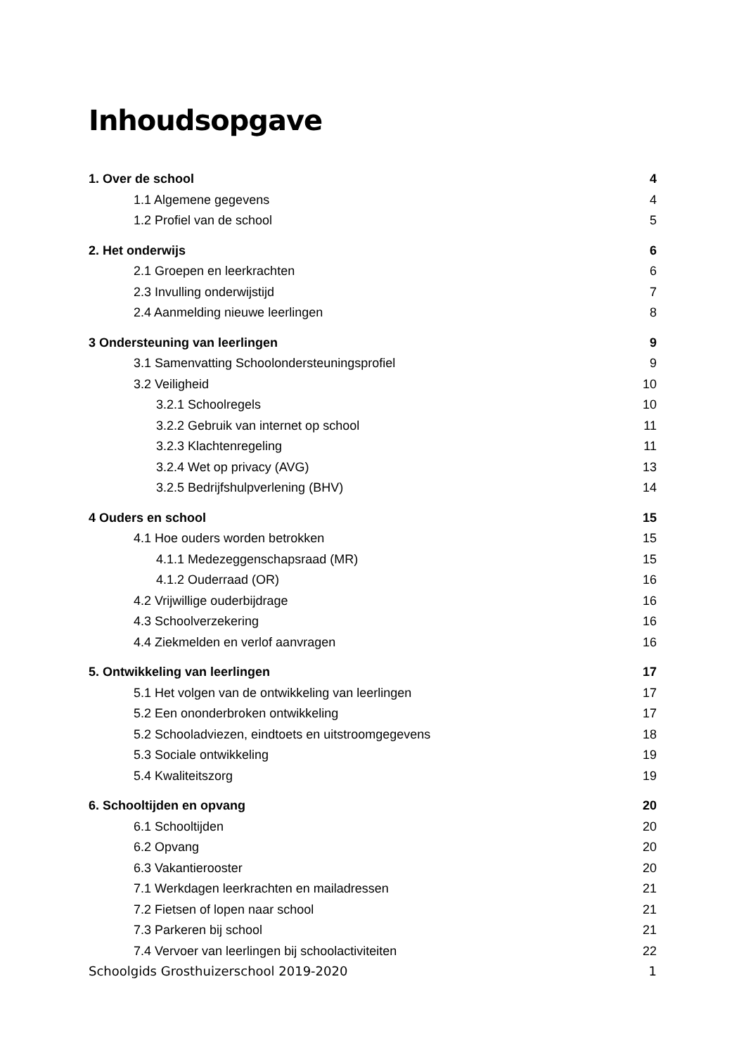Inhoudsopgave
1. Over de school 4
1.1 Algemene gegevens 4
1.2 Profiel van de school 5
2. Het onderwijs 6
2.1 Groepen en leerkrachten 6
2.3 Invulling onderwijstijd 7
2.4 Aanmelding nieuwe leerlingen 8
3 Ondersteuning van leerlingen 9
3.1 Samenvatting Schoolondersteuningsprofiel 9
3.2 Veiligheid 10
3.2.1 Schoolregels 10
3.2.2 Gebruik van internet op school 11
3.2.3 Klachtenregeling 11
3.2.4 Wet op privacy (AVG) 13
3.2.5 Bedrijfshulpverlening (BHV) 14
4 Ouders en school 15
4.1 Hoe ouders worden betrokken 15
4.1.1 Medezeggenschapsraad (MR) 15
4.1.2 Ouderraad (OR) 16
4.2 Vrijwillige ouderbijdrage 16
4.3 Schoolverzekering 16
4.4 Ziekmelden en verlof aanvragen 16
5. Ontwikkeling van leerlingen 17
5.1 Het volgen van de ontwikkeling van leerlingen 17
5.2 Een ononderbroken ontwikkeling 17
5.2 Schooladviezen, eindtoets en uitstroomgegevens 18
5.3 Sociale ontwikkeling 19
5.4 Kwaliteitszorg 19
6. Schooltijden en opvang 20
6.1 Schooltijden 20
6.2 Opvang 20
6.3 Vakantierooster 20
7.1 Werkdagen leerkrachten en mailadressen 21
7.2 Fietsen of lopen naar school 21
7.3 Parkeren bij school 21
7.4 Vervoer van leerlingen bij schoolactiviteiten 22
Schoolgids Grosthuizerschool 2019-2020 1